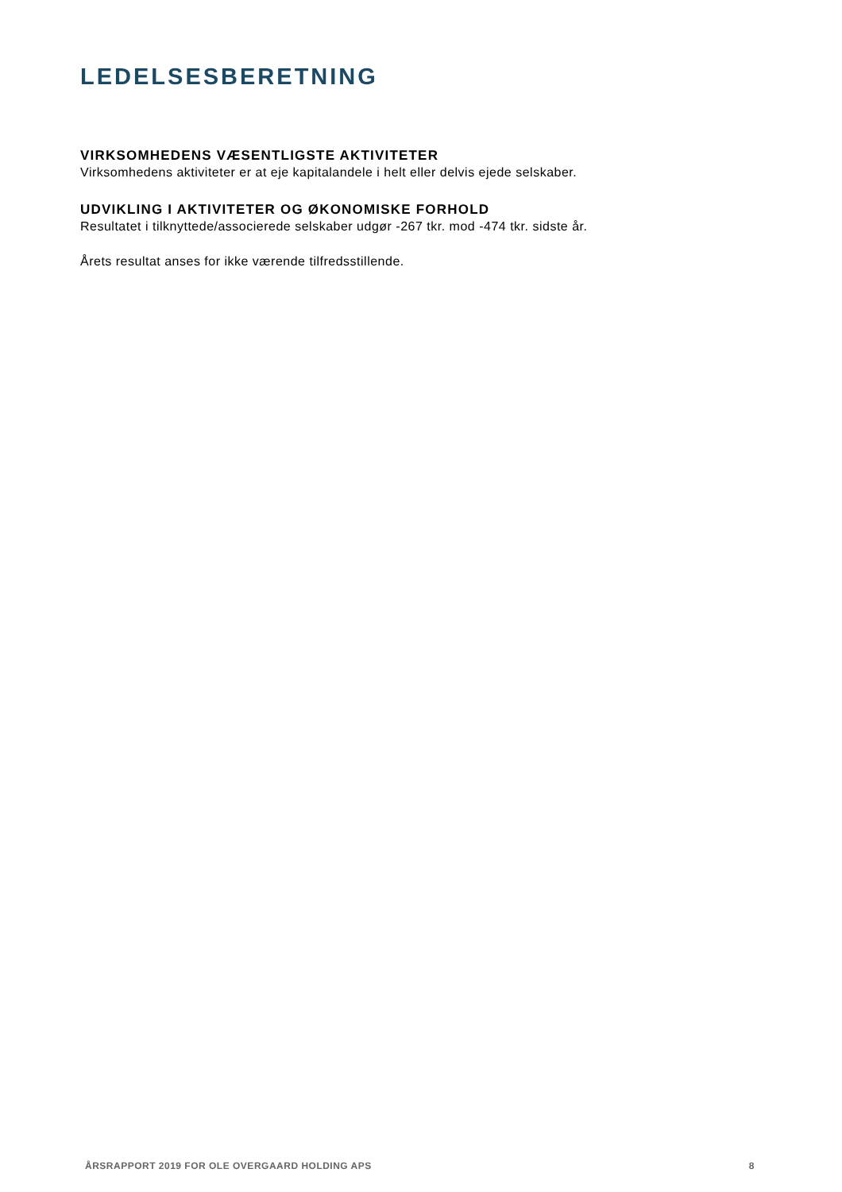LEDELSESBERETNING
VIRKSOMHEDENS VÆSENTLIGSTE AKTIVITETER
Virksomhedens aktiviteter er at eje kapitalandele i helt eller delvis ejede selskaber.
UDVIKLING I AKTIVITETER OG ØKONOMISKE FORHOLD
Resultatet i tilknyttede/associerede selskaber udgør -267 tkr. mod -474 tkr. sidste år.
Årets resultat anses for ikke værende tilfredsstillende.
ÅRSRAPPORT 2019 FOR OLE OVERGAARD HOLDING APS 8